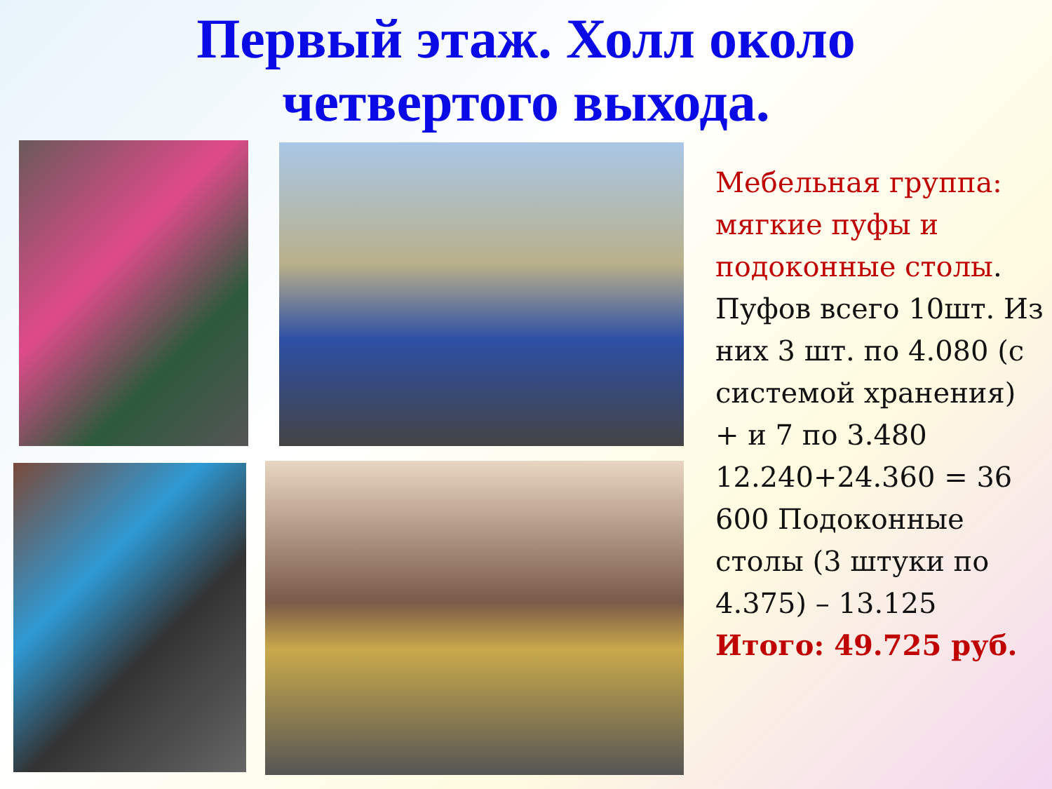Первый этаж. Холл около
четвертого выхода.
Мебельная группа: мягкие пуфы и подоконные столы. Пуфов всего 10шт. Из них 3 шт. по 4.080 (с системой хранения) + и 7 по 3.480 12.240+24.360 = 36 600 Подоконные столы (3 штуки по 4.375) – 13.125
Итого: 49.725 руб.